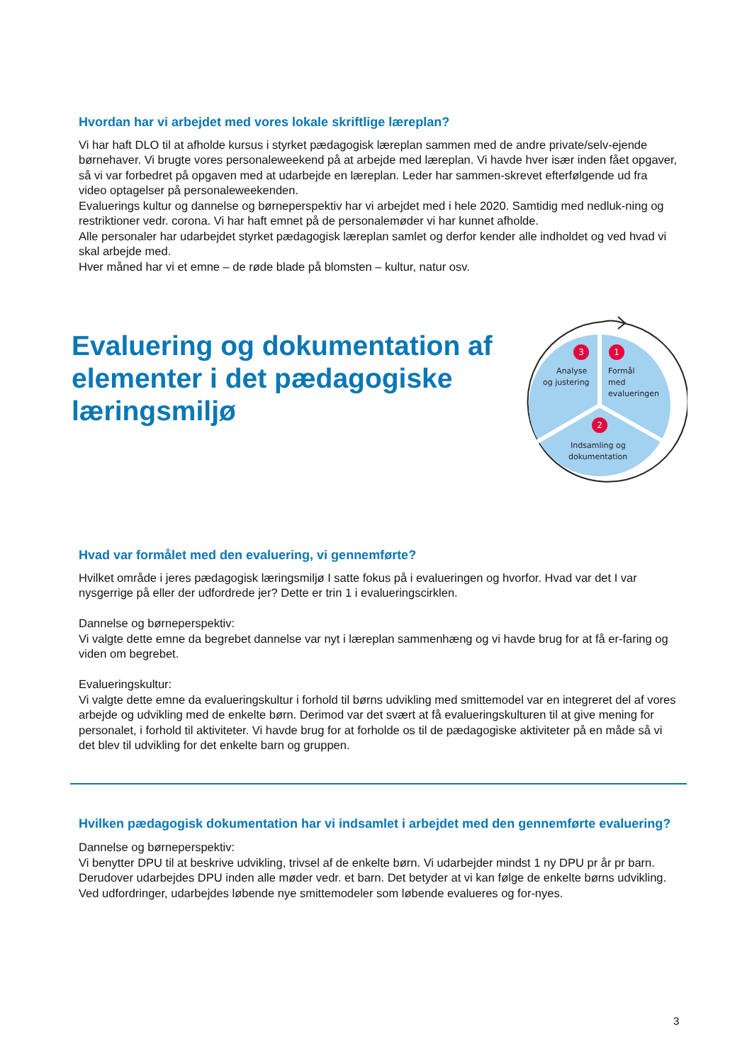Hvordan har vi arbejdet med vores lokale skriftlige læreplan?
Vi har haft DLO til at afholde kursus i styrket pædagogisk læreplan sammen med de andre private/selv-ejende børnehaver. Vi brugte vores personaleweekend på at arbejde med læreplan. Vi havde hver især inden fået opgaver, så vi var forbedret på opgaven med at udarbejde en læreplan. Leder har sammen-skrevet efterfølgende ud fra video optagelser på personaleweekenden.
Evaluerings kultur og dannelse og børneperspektiv har vi arbejdet med i hele 2020. Samtidig med nedluk-ning og restriktioner vedr. corona. Vi har haft emnet på de personalemøder vi har kunnet afholde.
Alle personaler har udarbejdet styrket pædagogisk læreplan samlet og derfor kender alle indholdet og ved hvad vi skal arbejde med.
Hver måned har vi et emne – de røde blade på blomsten – kultur, natur osv.
Evaluering og dokumentation af elementer i det pædagogiske læringsmiljø
3
1
2
Analyse
og justering
Formål
med
evalueringen
Indsamling og
dokumentation
Hvad var formålet med den evaluering, vi gennemførte?
Hvilket område i jeres pædagogisk læringsmiljø I satte fokus på i evalueringen og hvorfor. Hvad var det I var nysgerrige på eller der udfordrede jer? Dette er trin 1 i evalueringscirklen.
Dannelse og børneperspektiv:
Vi valgte dette emne da begrebet dannelse var nyt i læreplan sammenhæng og vi havde brug for at få er-faring og viden om begrebet.
Evalueringskultur:
Vi valgte dette emne da evalueringskultur i forhold til børns udvikling med smittemodel var en integreret del af vores arbejde og udvikling med de enkelte børn. Derimod var det svært at få evalueringskulturen til at give mening for personalet, i forhold til aktiviteter. Vi havde brug for at forholde os til de pædagogiske aktiviteter på en måde så vi det blev til udvikling for det enkelte barn og gruppen.
Hvilken pædagogisk dokumentation har vi indsamlet i arbejdet med den gennemførte evaluering?
Dannelse og børneperspektiv:
Vi benytter DPU til at beskrive udvikling, trivsel af de enkelte børn. Vi udarbejder mindst 1 ny DPU pr år pr barn. Derudover udarbejdes DPU inden alle møder vedr. et barn. Det betyder at vi kan følge de enkelte børns udvikling. Ved udfordringer, udarbejdes løbende nye smittemodeler som løbende evalueres og for-nyes.
3